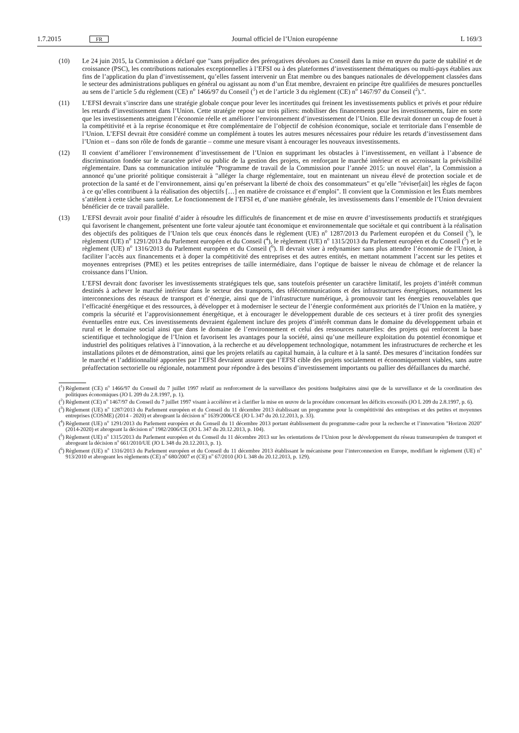1.7.2015 FR
Journal officiel de l’Union européenne L 169/3
(10) Le 24 juin 2015, la Commission a déclaré que "sans préjudice des prérogatives dévolues au Conseil dans la mise en œuvre du pacte de stabilité et de croissance (PSC), les contributions nationales exceptionnelles à l’EFSI ou à des plateformes d’investissement thématiques ou multi-pays établies aux fins de l’application du plan d’investissement, qu’elles fassent intervenir un État membre ou des banques nationales de développement classées dans le secteur des administrations publiques en général ou agissant au nom d’un État membre, devraient en principe être qualifiées de mesures ponctuelles au sens de l’article 5 du règlement (CE) n<sup>o</sup> 1466/97 du Conseil (<sup>1</sup>) et de l’article 3 du règlement (CE) n<sup>o</sup> 1467/97 du Conseil (<sup>2</sup>).".
(11) L’EFSI devrait s’inscrire dans une stratégie globale conçue pour lever les incertitudes qui freinent les investissements publics et privés et pour réduire les retards d’investissement dans l’Union. Cette stratégie repose sur trois piliers: mobiliser des financements pour les investissements, faire en sorte que les investissements atteignent l’économie réelle et améliorer l’environnement d’investissement de l’Union. Elle devrait donner un coup de fouet à la compétitivité et à la reprise économique et être complémentaire de l’objectif de cohésion économique, sociale et territoriale dans l’ensemble de l’Union. L’EFSI devrait être considéré comme un complément à toutes les autres mesures nécessaires pour réduire les retards d’investissement dans l’Union et – dans son rôle de fonds de garantie – comme une mesure visant à encourager les nouveaux investissements.
(12) Il convient d’améliorer l’environnement d’investissement de l’Union en supprimant les obstacles à l’investissement, en veillant à l’absence de discrimination fondée sur le caractère privé ou public de la gestion des projets, en renforçant le marché intérieur et en accroissant la prévisibilité réglementaire. Dans sa communication intitulée "Programme de travail de la Commission pour l’année 2015: un nouvel élan", la Commission a annoncé qu’une priorité politique consisterait à "alléger la charge réglementaire, tout en maintenant un niveau élevé de protection sociale et de protection de la santé et de l’environnement, ainsi qu’en préservant la liberté de choix des consommateurs" et qu’elle "réviser[ait] les règles de façon à ce qu’elles contribuent à la réalisation des objectifs […] en matière de croissance et d’emploi". Il convient que la Commission et les États membres s’attèlent à cette tâche sans tarder. Le fonctionnement de l’EFSI et, d’une manière générale, les investissements dans l’ensemble de l’Union devraient bénéficier de ce travail parallèle.
(13) L’EFSI devrait avoir pour finalité d’aider à résoudre les difficultés de financement et de mise en œuvre d’investissements productifs et stratégiques qui favorisent le changement, présentent une forte valeur ajoutée tant économique et environnementale que sociétale et qui contribuent à la réalisation des objectifs des politiques de l’Union tels que ceux énoncés dans le règlement (UE) n<sup>o</sup> 1287/2013 du Parlement européen et du Conseil (<sup>3</sup>), le règlement (UE) n<sup>o</sup> 1291/2013 du Parlement européen et du Conseil (<sup>4</sup>), le règlement (UE) n<sup>o</sup> 1315/2013 du Parlement européen et du Conseil (<sup>5</sup>) et le règlement (UE) n<sup>o</sup> 1316/2013 du Parlement européen et du Conseil (<sup>6</sup>). Il devrait viser à redynamiser sans plus attendre l’économie de l’Union, à faciliter l’accès aux financements et à doper la compétitivité des entreprises et des autres entités, en mettant notamment l’accent sur les petites et moyennes entreprises (PME) et les petites entreprises de taille intermédiaire, dans l’optique de baisser le niveau de chômage et de relancer la croissance dans l’Union.
L’EFSI devrait donc favoriser les investissements stratégiques tels que, sans toutefois présenter un caractère limitatif, les projets d’intérêt commun destinés à achever le marché intérieur dans le secteur des transports, des télécommunications et des infrastructures énergétiques, notamment les interconnexions des réseaux de transport et d’énergie, ainsi que de l’infrastructure numérique, à promouvoir tant les énergies renouvelables que l’efficacité énergétique et des ressources, à développer et à moderniser le secteur de l’énergie conformément aux priorités de l’Union en la matière, y compris la sécurité et l’approvisionnement énergétique, et à encourager le développement durable de ces secteurs et à tirer profit des synergies éventuelles entre eux. Ces investissements devraient également inclure des projets d’intérêt commun dans le domaine du développement urbain et rural et le domaine social ainsi que dans le domaine de l’environnement et celui des ressources naturelles: des projets qui renforcent la base scientifique et technologique de l’Union et favorisent les avantages pour la société, ainsi qu’une meilleure exploitation du potentiel économique et industriel des politiques relatives à l’innovation, à la recherche et au développement technologique, notamment les infrastructures de recherche et les installations pilotes et de démonstration, ainsi que les projets relatifs au capital humain, à la culture et à la santé. Des mesures d’incitation fondées sur le marché et l’additionnalité apportées par l’EFSI devraient assurer que l’EFSI cible des projets socialement et économiquement viables, sans autre préaffectation sectorielle ou régionale, notamment pour répondre à des besoins d’investissement importants ou pallier des défaillances du marché.
(<sup>1</sup>)
Règlement (CE) n<sup>o</sup> 1466/97 du Conseil du 7 juillet 1997 relatif au renforcement de la surveillance des positions budgétaires ainsi que de la surveillance et de la coordination des politiques économiques (JO L 209 du 2.8.1997, p. 1).
(<sup>2</sup>)
Règlement (CE) n<sup>o</sup> 1467/97 du Conseil du 7 juillet 1997 visant à accélérer et à clarifier la mise en œuvre de la procédure concernant les déficits excessifs (JO L 209 du 2.8.1997, p. 6).
(<sup>3</sup>)
Règlement (UE) n<sup>o</sup> 1287/2013 du Parlement européen et du Conseil du 11 décembre 2013 établissant un programme pour la compétitivité des entreprises et des petites et moyennes entreprises (COSME) (2014 - 2020) et abrogeant la décision n<sup>o</sup> 1639/2006/CE (JO L 347 du 20.12.2013, p. 33).
(<sup>4</sup>)
Règlement (UE) n<sup>o</sup> 1291/2013 du Parlement européen et du Conseil du 11 décembre 2013 portant établissement du programme-cadre pour la recherche et l’innovation "Horizon 2020" (2014-2020) et abrogeant la décision n<sup>o</sup> 1982/2006/CE (JO L 347 du 20.12.2013, p. 104).
(<sup>5</sup>)
Règlement (UE) n<sup>o</sup> 1315/2013 du Parlement européen et du Conseil du 11 décembre 2013 sur les orientations de l’Union pour le développement du réseau transeuropéen de transport et abrogeant la décision n<sup>o</sup> 661/2010/UE (JO L 348 du 20.12.2013, p. 1).
(<sup>6</sup>)
Règlement (UE) n<sup>o</sup> 1316/2013 du Parlement européen et du Conseil du 11 décembre 2013 établissant le mécanisme pour l’interconnexion en Europe, modifiant le règlement (UE) n<sup>o</sup> 913/2010 et abrogeant les règlements (CE) n<sup>o</sup> 680/2007 et (CE) n<sup>o</sup> 67/2010 (JO L 348 du 20.12.2013, p. 129).